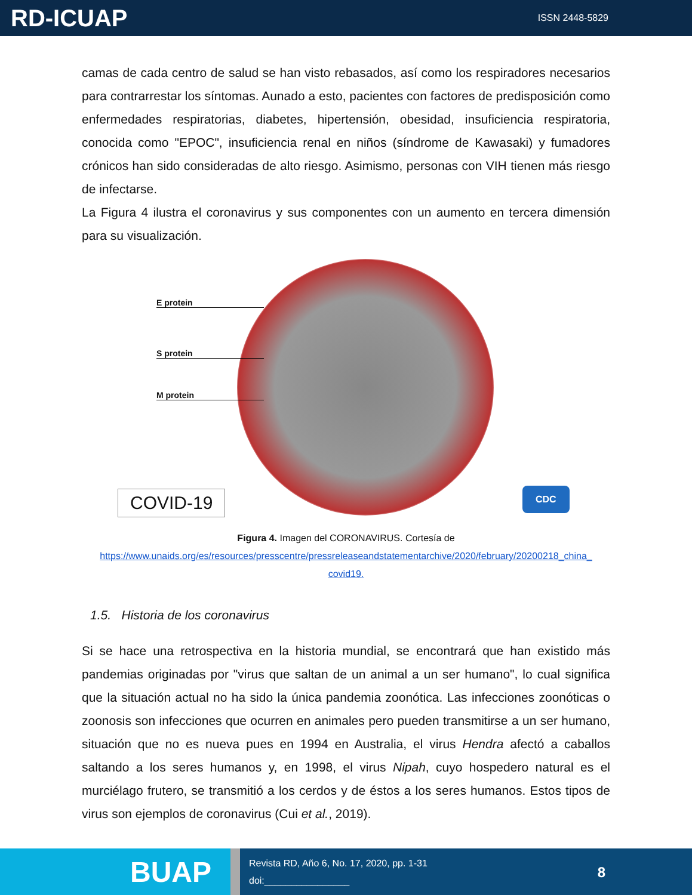RD-ICUAP
ISSN 2448-5829
camas de cada centro de salud se han visto rebasados, así como los respiradores necesarios para contrarrestar los síntomas. Aunado a esto, pacientes con factores de predisposición como enfermedades respiratorias, diabetes, hipertensión, obesidad, insuficiencia respiratoria, conocida como "EPOC", insuficiencia renal en niños (síndrome de Kawasaki) y fumadores crónicos han sido consideradas de alto riesgo. Asimismo, personas con VIH tienen más riesgo de infectarse.
La Figura 4 ilustra el coronavirus y sus componentes con un aumento en tercera dimensión para su visualización.
E protein
S protein
M protein
COVID-19 CDC
Figura 4. Imagen del CORONAVIRUS. Cortesía de
https://www.unaids.org/es/resources/presscentre/pressreleaseandstatementarchive/2020/february/20200218_china_ covid19.
1.5. Historia de los coronavirus
Si se hace una retrospectiva en la historia mundial, se encontrará que han existido más pandemias originadas por "virus que saltan de un animal a un ser humano", lo cual significa que la situación actual no ha sido la única pandemia zoonótica. Las infecciones zoonóticas o zoonosis son infecciones que ocurren en animales pero pueden transmitirse a un ser humano, situación que no es nueva pues en 1994 en Australia, el virus Hendra afectó a caballos saltando a los seres humanos y, en 1998, el virus Nipah, cuyo hospedero natural es el murciélago frutero, se transmitió a los cerdos y de éstos a los seres humanos. Estos tipos de virus son ejemplos de coronavirus (Cui et al., 2019).
BUAP
Revista RD, Año 6, No. 17, 2020, pp. 1-31
doi:________________
8